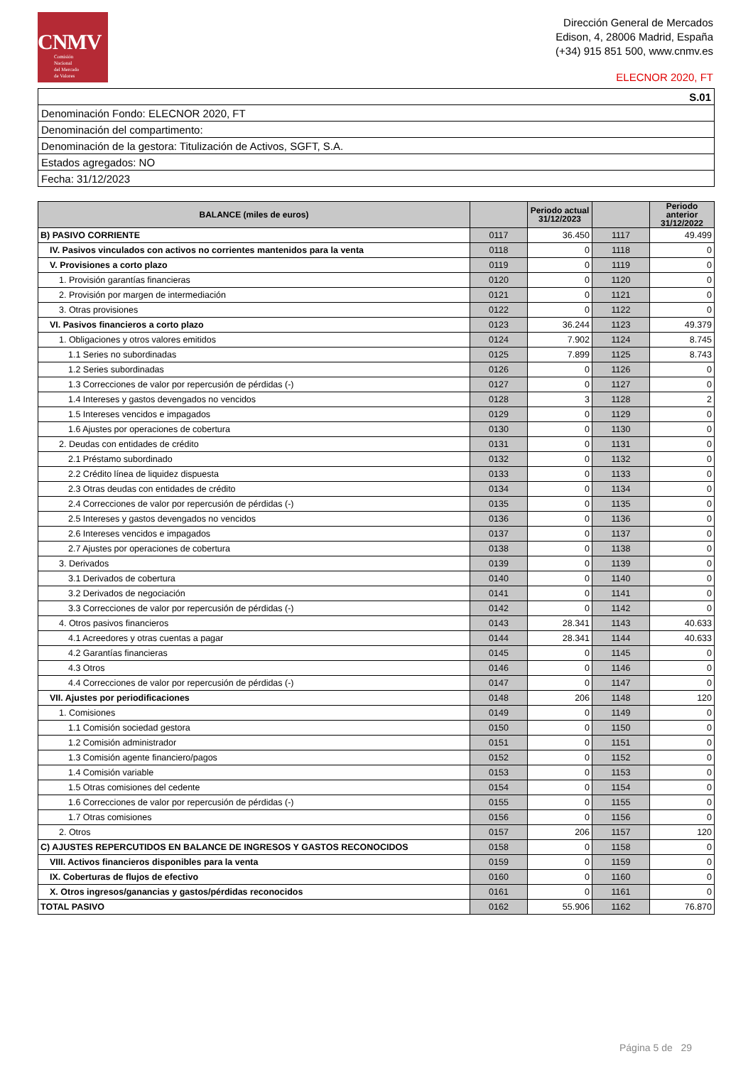CNMV
Comisión
Nacional
del Mercado
de Valores
Dirección General de Mercados
Edison, 4, 28006 Madrid, España
(+34) 915 851 500, www.cnmv.es
ELECNOR 2020, FT
| S.01 |
| Denominación Fondo: ELECNOR 2020, FT |
| Denominación del compartimento: |
| Denominación de la gestora: Titulización de Activos, SGFT, S.A. |
| Estados agregados: NO |
| Fecha: 31/12/2023 |
| BALANCE (miles de euros) | | Periodo actual 31/12/2023 | | Periodo anterior 31/12/2022 |
| --- | --- | --- | --- | --- |
| B) PASIVO CORRIENTE | 0117 | 36.450 | 1117 | 49.499 |
| IV. Pasivos vinculados con activos no corrientes mantenidos para la venta | 0118 | 0 | 1118 | 0 |
| V. Provisiones a corto plazo | 0119 | 0 | 1119 | 0 |
| 1. Provisión garantías financieras | 0120 | 0 | 1120 | 0 |
| 2. Provisión por margen de intermediación | 0121 | 0 | 1121 | 0 |
| 3. Otras provisiones | 0122 | 0 | 1122 | 0 |
| VI. Pasivos financieros a corto plazo | 0123 | 36.244 | 1123 | 49.379 |
| 1. Obligaciones y otros valores emitidos | 0124 | 7.902 | 1124 | 8.745 |
| 1.1 Series no subordinadas | 0125 | 7.899 | 1125 | 8.743 |
| 1.2 Series subordinadas | 0126 | 0 | 1126 | 0 |
| 1.3 Correcciones de valor por repercusión de pérdidas (-) | 0127 | 0 | 1127 | 0 |
| 1.4 Intereses y gastos devengados no vencidos | 0128 | 3 | 1128 | 2 |
| 1.5 Intereses vencidos e impagados | 0129 | 0 | 1129 | 0 |
| 1.6 Ajustes por operaciones de cobertura | 0130 | 0 | 1130 | 0 |
| 2. Deudas con entidades de crédito | 0131 | 0 | 1131 | 0 |
| 2.1 Préstamo subordinado | 0132 | 0 | 1132 | 0 |
| 2.2 Crédito línea de liquidez dispuesta | 0133 | 0 | 1133 | 0 |
| 2.3 Otras deudas con entidades de crédito | 0134 | 0 | 1134 | 0 |
| 2.4 Correcciones de valor por repercusión de pérdidas (-) | 0135 | 0 | 1135 | 0 |
| 2.5 Intereses y gastos devengados no vencidos | 0136 | 0 | 1136 | 0 |
| 2.6 Intereses vencidos e impagados | 0137 | 0 | 1137 | 0 |
| 2.7 Ajustes por operaciones de cobertura | 0138 | 0 | 1138 | 0 |
| 3. Derivados | 0139 | 0 | 1139 | 0 |
| 3.1 Derivados de cobertura | 0140 | 0 | 1140 | 0 |
| 3.2 Derivados de negociación | 0141 | 0 | 1141 | 0 |
| 3.3 Correcciones de valor por repercusión de pérdidas (-) | 0142 | 0 | 1142 | 0 |
| 4. Otros pasivos financieros | 0143 | 28.341 | 1143 | 40.633 |
| 4.1 Acreedores y otras cuentas a pagar | 0144 | 28.341 | 1144 | 40.633 |
| 4.2 Garantías financieras | 0145 | 0 | 1145 | 0 |
| 4.3 Otros | 0146 | 0 | 1146 | 0 |
| 4.4 Correcciones de valor por repercusión de pérdidas (-) | 0147 | 0 | 1147 | 0 |
| VII. Ajustes por periodificaciones | 0148 | 206 | 1148 | 120 |
| 1. Comisiones | 0149 | 0 | 1149 | 0 |
| 1.1 Comisión sociedad gestora | 0150 | 0 | 1150 | 0 |
| 1.2 Comisión administrador | 0151 | 0 | 1151 | 0 |
| 1.3 Comisión agente financiero/pagos | 0152 | 0 | 1152 | 0 |
| 1.4 Comisión variable | 0153 | 0 | 1153 | 0 |
| 1.5 Otras comisiones del cedente | 0154 | 0 | 1154 | 0 |
| 1.6 Correcciones de valor por repercusión de pérdidas (-) | 0155 | 0 | 1155 | 0 |
| 1.7 Otras comisiones | 0156 | 0 | 1156 | 0 |
| 2. Otros | 0157 | 206 | 1157 | 120 |
| C) AJUSTES REPERCUTIDOS EN BALANCE DE INGRESOS Y GASTOS RECONOCIDOS | 0158 | 0 | 1158 | 0 |
| VIII. Activos financieros disponibles para la venta | 0159 | 0 | 1159 | 0 |
| IX. Coberturas de flujos de efectivo | 0160 | 0 | 1160 | 0 |
| X. Otros ingresos/ganancias y gastos/pérdidas reconocidos | 0161 | 0 | 1161 | 0 |
| TOTAL PASIVO | 0162 | 55.906 | 1162 | 76.870 |
Página 5 de 29